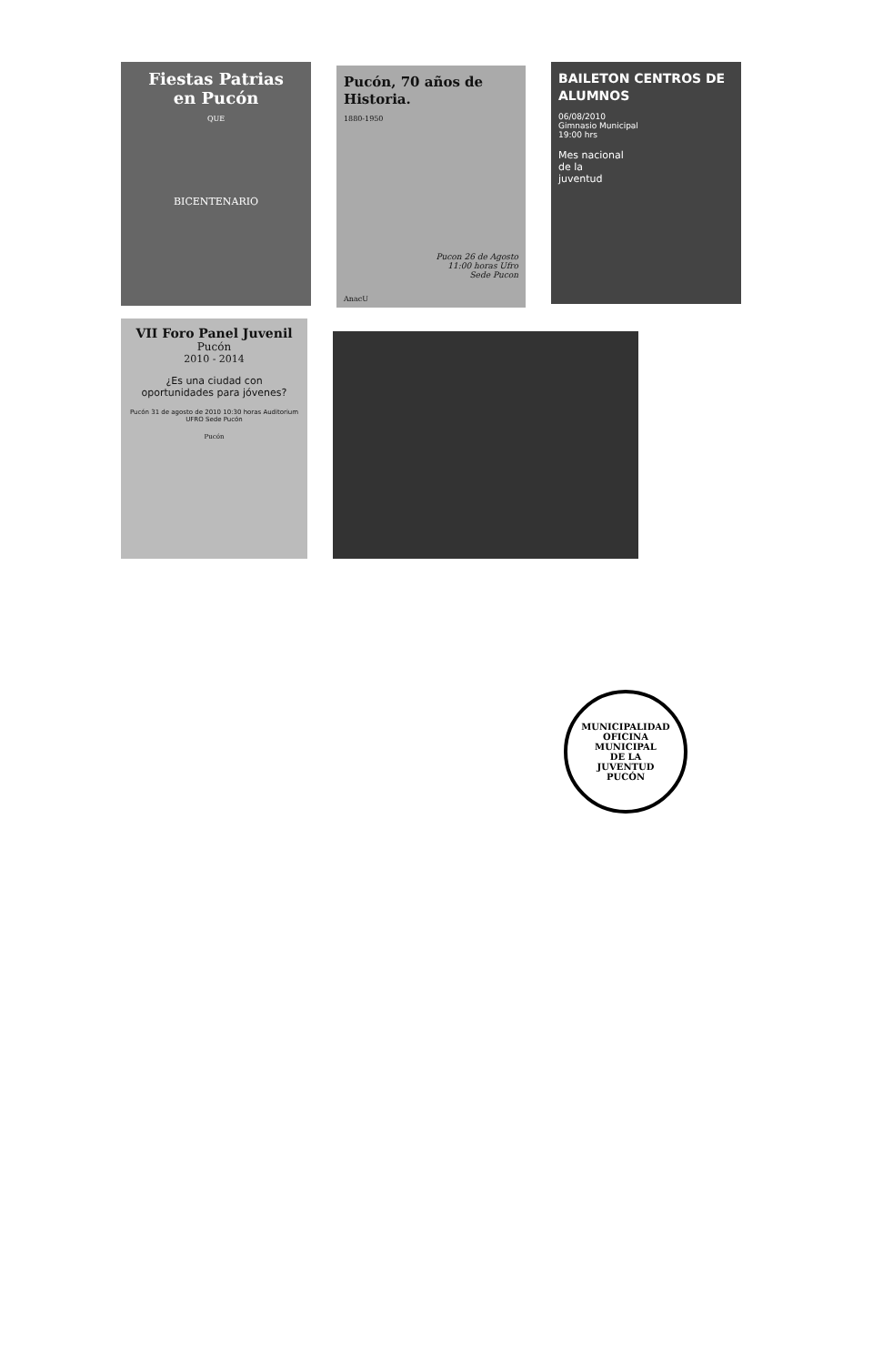Fiestas Patrias
en Pucón
QUE
BICENTENARIO
Pucón, 70 años de Historia.
1880-1950
Pucon 26 de Agosto
11:00 horas Ufro
Sede Pucon
AnacU
BAILETON CENTROS DE ALUMNOS
06/08/2010
Gimnasio Municipal
19:00 hrs
Mes nacional
de la
juventud
VII Foro Panel Juvenil
Pucón
2010 - 2014
¿Es una ciudad con oportunidades para jóvenes?
Pucón 31 de agosto de 2010 10:30 horas Auditorium UFRO Sede Pucón
Pucón
MUNICIPALIDAD
OFICINA
MUNICIPAL
DE LA
JUVENTUD
PUCÓN